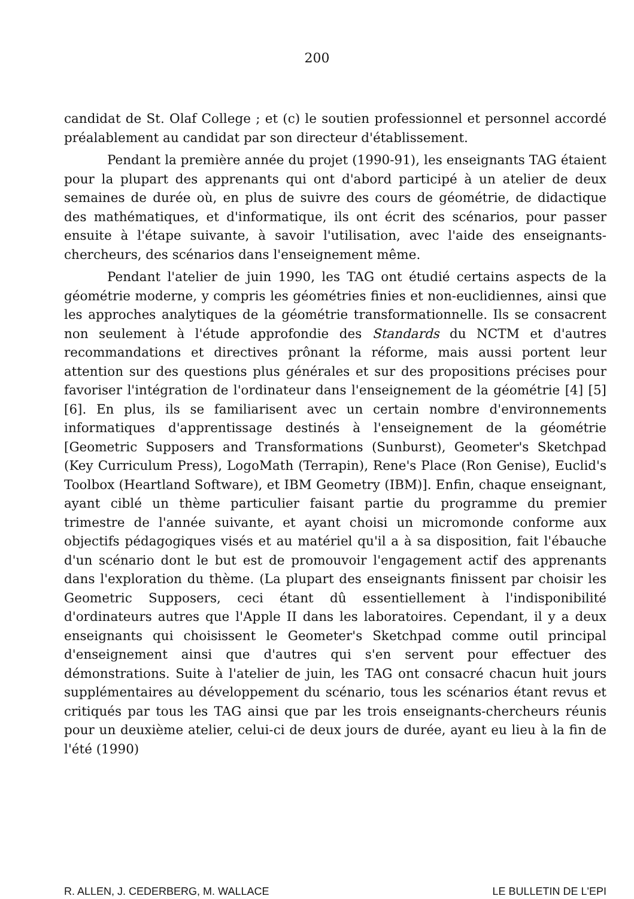200
candidat de St. Olaf College ; et (c) le soutien professionnel et personnel accordé préalablement au candidat par son directeur d'établissement.
Pendant la première année du projet (1990-91), les enseignants TAG étaient pour la plupart des apprenants qui ont d'abord participé à un atelier de deux semaines de durée où, en plus de suivre des cours de géométrie, de didactique des mathématiques, et d'informatique, ils ont écrit des scénarios, pour passer ensuite à l'étape suivante, à savoir l'utilisation, avec l'aide des enseignants-chercheurs, des scénarios dans l'enseignement même.
Pendant l'atelier de juin 1990, les TAG ont étudié certains aspects de la géométrie moderne, y compris les géométries finies et non-euclidiennes, ainsi que les approches analytiques de la géométrie transformationnelle. Ils se consacrent non seulement à l'étude approfondie des Standards du NCTM et d'autres recommandations et directives prônant la réforme, mais aussi portent leur attention sur des questions plus générales et sur des propositions précises pour favoriser l'intégration de l'ordinateur dans l'enseignement de la géométrie [4] [5] [6]. En plus, ils se familiarisent avec un certain nombre d'environnements informatiques d'apprentissage destinés à l'enseignement de la géométrie [Geometric Supposers and Transformations (Sunburst), Geometer's Sketchpad (Key Curriculum Press), LogoMath (Terrapin), Rene's Place (Ron Genise), Euclid's Toolbox (Heartland Software), et IBM Geometry (IBM)]. Enfin, chaque enseignant, ayant ciblé un thème particulier faisant partie du programme du premier trimestre de l'année suivante, et ayant choisi un micromonde conforme aux objectifs pédagogiques visés et au matériel qu'il a à sa disposition, fait l'ébauche d'un scénario dont le but est de promouvoir l'engagement actif des apprenants dans l'exploration du thème. (La plupart des enseignants finissent par choisir les Geometric Supposers, ceci étant dû essentiellement à l'indisponibilité d'ordinateurs autres que l'Apple II dans les laboratoires. Cependant, il y a deux enseignants qui choisissent le Geometer's Sketchpad comme outil principal d'enseignement ainsi que d'autres qui s'en servent pour effectuer des démonstrations. Suite à l'atelier de juin, les TAG ont consacré chacun huit jours supplémentaires au développement du scénario, tous les scénarios étant revus et critiqués par tous les TAG ainsi que par les trois enseignants-chercheurs réunis pour un deuxième atelier, celui-ci de deux jours de durée, ayant eu lieu à la fin de l'été (1990)
R. ALLEN, J. CEDERBERG, M. WALLACE LE BULLETIN DE L'EPI